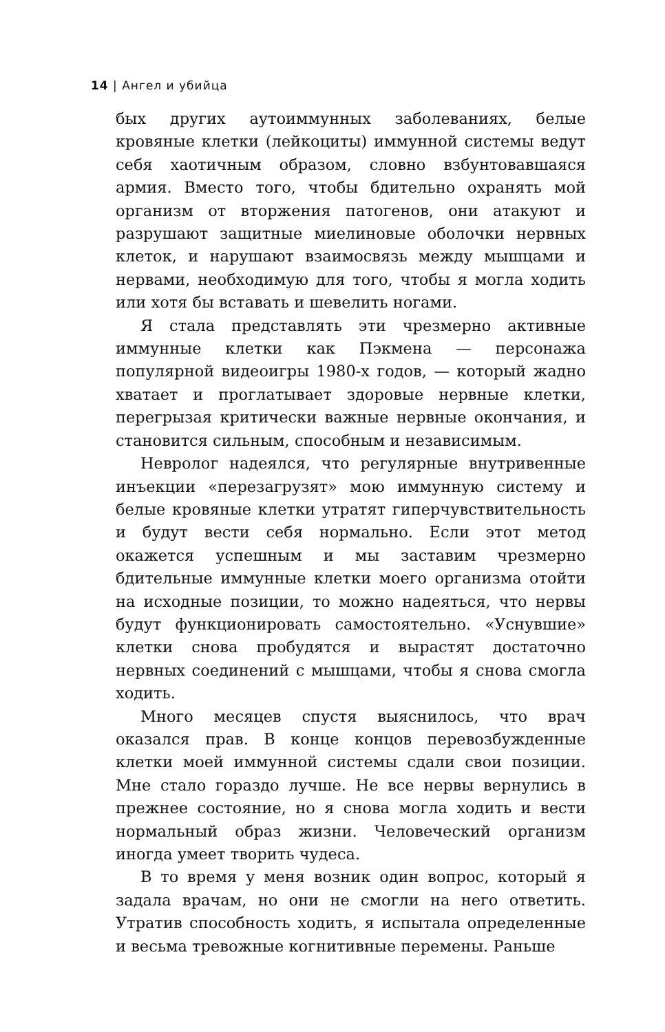14 | Ангел и убийца
бых других аутоиммунных заболеваниях, белые кровяные клетки (лейкоциты) иммунной системы ведут себя хаотичным образом, словно взбунтовавшаяся армия. Вместо того, чтобы бдительно охранять мой организм от вторжения патогенов, они атакуют и разрушают защитные миелиновые оболочки нервных клеток, и нарушают взаимосвязь между мышцами и нервами, необходимую для того, чтобы я могла ходить или хотя бы вставать и шевелить ногами.
Я стала представлять эти чрезмерно активные иммунные клетки как Пэкмена — персонажа популярной видеоигры 1980-х годов, — который жадно хватает и проглатывает здоровые нервные клетки, перегрызая критически важные нервные окончания, и становится сильным, способным и независимым.
Невролог надеялся, что регулярные внутривенные инъекции «перезагрузят» мою иммунную систему и белые кровяные клетки утратят гиперчувствительность и будут вести себя нормально. Если этот метод окажется успешным и мы заставим чрезмерно бдительные иммунные клетки моего организма отойти на исходные позиции, то можно надеяться, что нервы будут функционировать самостоятельно. «Уснувшие» клетки снова пробудятся и вырастят достаточно нервных соединений с мышцами, чтобы я снова смогла ходить.
Много месяцев спустя выяснилось, что врач оказался прав. В конце концов перевозбужденные клетки моей иммунной системы сдали свои позиции. Мне стало гораздо лучше. Не все нервы вернулись в прежнее состояние, но я снова могла ходить и вести нормальный образ жизни. Человеческий организм иногда умеет творить чудеса.
В то время у меня возник один вопрос, который я задала врачам, но они не смогли на него ответить. Утратив способность ходить, я испытала определенные и весьма тревожные когнитивные перемены. Раньше